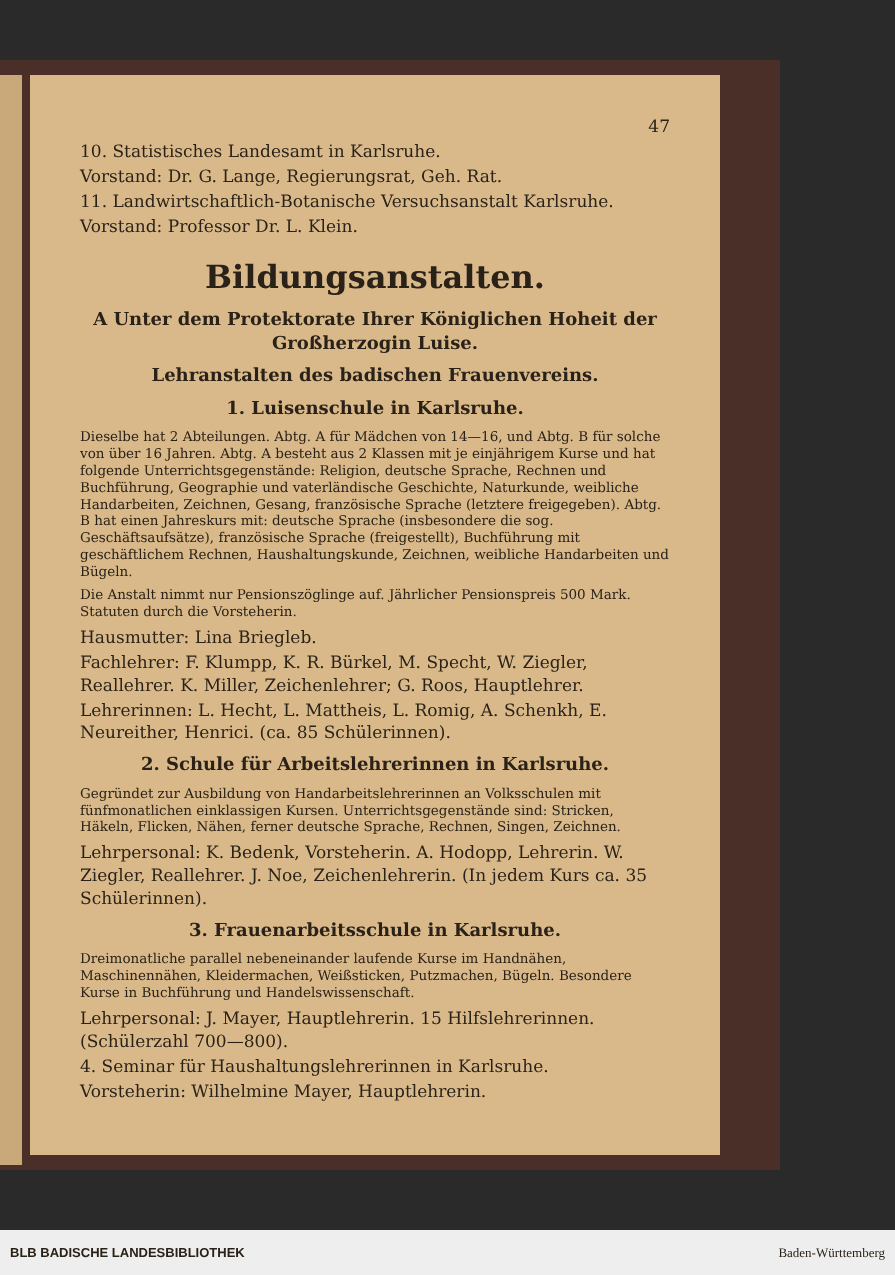47
10. Statistisches Landesamt in Karlsruhe.
Vorstand: Dr. G. Lange, Regierungsrat, Geh. Rat.
11. Landwirtschaftlich-Botanische Versuchsanstalt Karlsruhe.
Vorstand: Professor Dr. L. Klein.
Bildungsanstalten.
A Unter dem Protektorate Ihrer Königlichen Hoheit der Großherzogin Luise.
Lehranstalten des badischen Frauenvereins.
1. Luisenschule in Karlsruhe.
Dieselbe hat 2 Abteilungen. Abtg. A für Mädchen von 14—16, und Abtg. B für solche von über 16 Jahren. Abtg. A besteht aus 2 Klassen mit je einjährigem Kurse und hat folgende Unterrichtsgegenstände: Religion, deutsche Sprache, Rechnen und Buchführung, Geographie und vaterländische Geschichte, Naturkunde, weibliche Handarbeiten, Zeichnen, Gesang, französische Sprache (letztere freigegeben). Abtg. B hat einen Jahreskurs mit: deutsche Sprache (insbesondere die sog. Geschäftsaufsätze), französische Sprache (freigestellt), Buchführung mit geschäftlichem Rechnen, Haushaltungskunde, Zeichnen, weibliche Handarbeiten und Bügeln.
Die Anstalt nimmt nur Pensionszöglinge auf. Jährlicher Pensionspreis 500 Mark. Statuten durch die Vorsteherin.
Hausmutter: Lina Briegleb.
Fachlehrer: F. Klumpp, K. R. Bürkel, M. Specht, W. Ziegler, Reallehrer. K. Miller, Zeichenlehrer; G. Roos, Hauptlehrer.
Lehrerinnen: L. Hecht, L. Mattheis, L. Romig, A. Schenkh, E. Neureither, Henrici. (ca. 85 Schülerinnen).
2. Schule für Arbeitslehrerinnen in Karlsruhe.
Gegründet zur Ausbildung von Handarbeitslehrerinnen an Volksschulen mit fünfmonatlichen einklassigen Kursen. Unterrichtsgegenstände sind: Stricken, Häkeln, Flicken, Nähen, ferner deutsche Sprache, Rechnen, Singen, Zeichnen.
Lehrpersonal: K. Bedenk, Vorsteherin. A. Hodopp, Lehrerin. W. Ziegler, Reallehrer. J. Noe, Zeichenlehrerin. (In jedem Kurs ca. 35 Schülerinnen).
3. Frauenarbeitsschule in Karlsruhe.
Dreimonatliche parallel nebeneinander laufende Kurse im Handnähen, Maschinennähen, Kleidermachen, Weißsticken, Putzmachen, Bügeln. Besondere Kurse in Buchführung und Handelswissenschaft.
Lehrpersonal: J. Mayer, Hauptlehrerin. 15 Hilfslehrerinnen. (Schülerzahl 700—800).
4. Seminar für Haushaltungslehrerinnen in Karlsruhe.
Vorsteherin: Wilhelmine Mayer, Hauptlehrerin.
BLB BADISCHE LANDESBIBLIOTHEK Baden-Württemberg